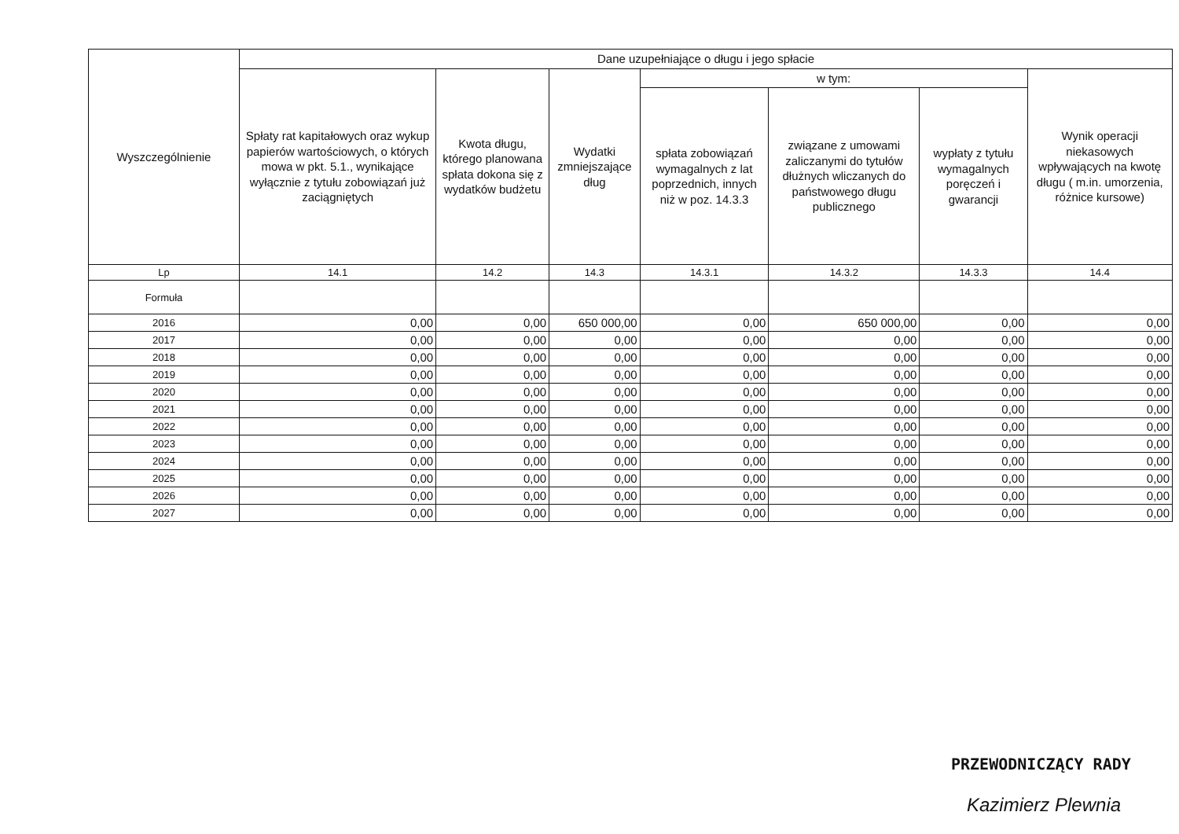| Wyszczególnienie | Dane uzupełniające o długu i jego spłacie | | | | | | | |
| --- | --- | --- | --- | --- | --- | --- | --- | --- |
| | Spłaty rat kapitałowych oraz wykup papierów wartościowych, o których mowa w pkt. 5.1., wynikające wyłącznie z tytułu zobowiązań już zaciągniętych | Kwota długu, którego planowana spłata dokona się z wydatków budżetu | Wydatki zmniejszające dług | w tym: | | | Wynik operacji niekasowych wpływających na kwotę długu ( m.in. umorzenia, różnice kursowe) | |
| | | | | spłata zobowiązań wymagalnych z lat poprzednich, innych niż w poz. 14.3.3 | związane z umowami zaliczanymi do tytułów dłużnych wliczanych do państwowego długu publicznego | wypłaty z tytułu wymagalnych poręczeń i gwarancji | | |
| Lp | 14.1 | 14.2 | 14.3 | 14.3.1 | 14.3.2 | 14.3.3 | 14.4 | |
| Formuła | | | | | | | | |
| 2016 | 0,00 | 0,00 | 650 000,00 | 0,00 | 650 000,00 | 0,00 | 0,00 | |
| 2017 | 0,00 | 0,00 | 0,00 | 0,00 | 0,00 | 0,00 | 0,00 | |
| 2018 | 0,00 | 0,00 | 0,00 | 0,00 | 0,00 | 0,00 | 0,00 | |
| 2019 | 0,00 | 0,00 | 0,00 | 0,00 | 0,00 | 0,00 | 0,00 | |
| 2020 | 0,00 | 0,00 | 0,00 | 0,00 | 0,00 | 0,00 | 0,00 | |
| 2021 | 0,00 | 0,00 | 0,00 | 0,00 | 0,00 | 0,00 | 0,00 | |
| 2022 | 0,00 | 0,00 | 0,00 | 0,00 | 0,00 | 0,00 | 0,00 | |
| 2023 | 0,00 | 0,00 | 0,00 | 0,00 | 0,00 | 0,00 | 0,00 | |
| 2024 | 0,00 | 0,00 | 0,00 | 0,00 | 0,00 | 0,00 | 0,00 | |
| 2025 | 0,00 | 0,00 | 0,00 | 0,00 | 0,00 | 0,00 | 0,00 | |
| 2026 | 0,00 | 0,00 | 0,00 | 0,00 | 0,00 | 0,00 | 0,00 | |
| 2027 | 0,00 | 0,00 | 0,00 | 0,00 | 0,00 | 0,00 | 0,00 | |
PRZEWODNICZĄCY RADY
Kazimierz Plewnia